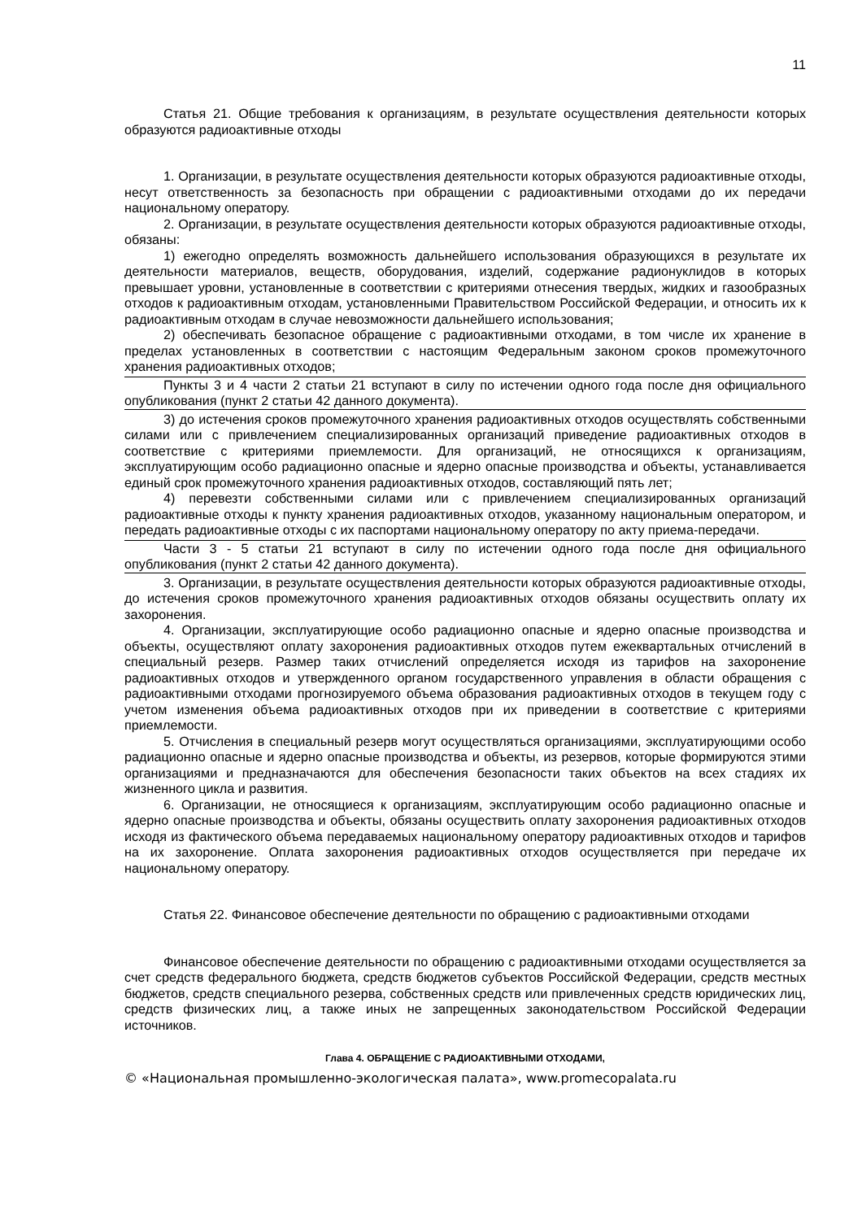11
Статья 21. Общие требования к организациям, в результате осуществления деятельности которых образуются радиоактивные отходы
1. Организации, в результате осуществления деятельности которых образуются радиоактивные отходы, несут ответственность за безопасность при обращении с радиоактивными отходами до их передачи национальному оператору.
2. Организации, в результате осуществления деятельности которых образуются радиоактивные отходы, обязаны:
1) ежегодно определять возможность дальнейшего использования образующихся в результате их деятельности материалов, веществ, оборудования, изделий, содержание радионуклидов в которых превышает уровни, установленные в соответствии с критериями отнесения твердых, жидких и газообразных отходов к радиоактивным отходам, установленными Правительством Российской Федерации, и относить их к радиоактивным отходам в случае невозможности дальнейшего использования;
2) обеспечивать безопасное обращение с радиоактивными отходами, в том числе их хранение в пределах установленных в соответствии с настоящим Федеральным законом сроков промежуточного хранения радиоактивных отходов;
Пункты 3 и 4 части 2 статьи 21 вступают в силу по истечении одного года после дня официального опубликования (пункт 2 статьи 42 данного документа).
3) до истечения сроков промежуточного хранения радиоактивных отходов осуществлять собственными силами или с привлечением специализированных организаций приведение радиоактивных отходов в соответствие с критериями приемлемости. Для организаций, не относящихся к организациям, эксплуатирующим особо радиационно опасные и ядерно опасные производства и объекты, устанавливается единый срок промежуточного хранения радиоактивных отходов, составляющий пять лет;
4) перевезти собственными силами или с привлечением специализированных организаций радиоактивные отходы к пункту хранения радиоактивных отходов, указанному национальным оператором, и передать радиоактивные отходы с их паспортами национальному оператору по акту приема-передачи.
Части 3 - 5 статьи 21 вступают в силу по истечении одного года после дня официального опубликования (пункт 2 статьи 42 данного документа).
3. Организации, в результате осуществления деятельности которых образуются радиоактивные отходы, до истечения сроков промежуточного хранения радиоактивных отходов обязаны осуществить оплату их захоронения.
4. Организации, эксплуатирующие особо радиационно опасные и ядерно опасные производства и объекты, осуществляют оплату захоронения радиоактивных отходов путем ежеквартальных отчислений в специальный резерв. Размер таких отчислений определяется исходя из тарифов на захоронение радиоактивных отходов и утвержденного органом государственного управления в области обращения с радиоактивными отходами прогнозируемого объема образования радиоактивных отходов в текущем году с учетом изменения объема радиоактивных отходов при их приведении в соответствие с критериями приемлемости.
5. Отчисления в специальный резерв могут осуществляться организациями, эксплуатирующими особо радиационно опасные и ядерно опасные производства и объекты, из резервов, которые формируются этими организациями и предназначаются для обеспечения безопасности таких объектов на всех стадиях их жизненного цикла и развития.
6. Организации, не относящиеся к организациям, эксплуатирующим особо радиационно опасные и ядерно опасные производства и объекты, обязаны осуществить оплату захоронения радиоактивных отходов исходя из фактического объема передаваемых национальному оператору радиоактивных отходов и тарифов на их захоронение. Оплата захоронения радиоактивных отходов осуществляется при передаче их национальному оператору.
Статья 22. Финансовое обеспечение деятельности по обращению с радиоактивными отходами
Финансовое обеспечение деятельности по обращению с радиоактивными отходами осуществляется за счет средств федерального бюджета, средств бюджетов субъектов Российской Федерации, средств местных бюджетов, средств специального резерва, собственных средств или привлеченных средств юридических лиц, средств физических лиц, а также иных не запрещенных законодательством Российской Федерации источников.
Глава 4. ОБРАЩЕНИЕ С РАДИОАКТИВНЫМИ ОТХОДАМИ,
© «Национальная промышленно-экологическая палата», www.promecopalata.ru